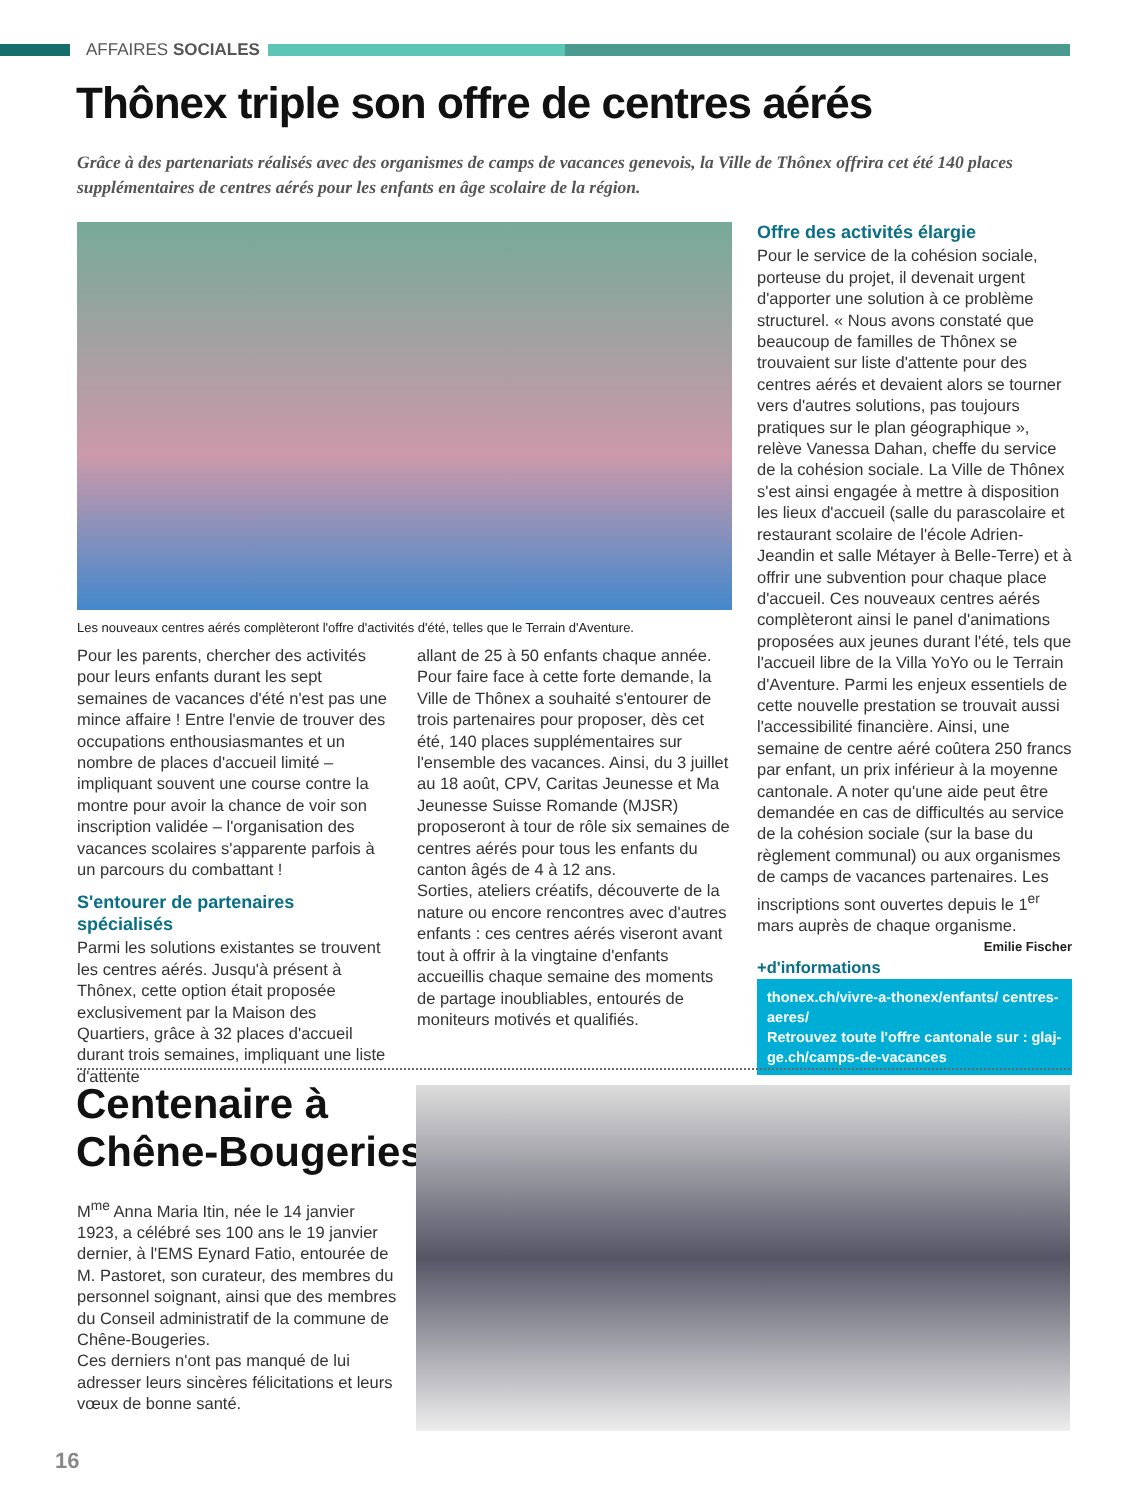AFFAIRES SOCIALES
Thônex triple son offre de centres aérés
Grâce à des partenariats réalisés avec des organismes de camps de vacances genevois, la Ville de Thônex offrira cet été 140 places supplémentaires de centres aérés pour les enfants en âge scolaire de la région.
Les nouveaux centres aérés complèteront l'offre d'activités d'été, telles que le Terrain d'Aventure.
Pour les parents, chercher des activités pour leurs enfants durant les sept semaines de vacances d'été n'est pas une mince affaire ! Entre l'envie de trouver des occupations enthousiasmantes et un nombre de places d'accueil limité – impliquant souvent une course contre la montre pour avoir la chance de voir son inscription validée – l'organisation des vacances scolaires s'apparente parfois à un parcours du combattant !
S'entourer de partenaires spécialisés
Parmi les solutions existantes se trouvent les centres aérés. Jusqu'à présent à Thônex, cette option était proposée exclusivement par la Maison des Quartiers, grâce à 32 places d'accueil durant trois semaines, impliquant une liste d'attente
allant de 25 à 50 enfants chaque année. Pour faire face à cette forte demande, la Ville de Thônex a souhaité s'entourer de trois partenaires pour proposer, dès cet été, 140 places supplémentaires sur l'ensemble des vacances. Ainsi, du 3 juillet au 18 août, CPV, Caritas Jeunesse et Ma Jeunesse Suisse Romande (MJSR) proposeront à tour de rôle six semaines de centres aérés pour tous les enfants du canton âgés de 4 à 12 ans.
Sorties, ateliers créatifs, découverte de la nature ou encore rencontres avec d'autres enfants : ces centres aérés viseront avant tout à offrir à la vingtaine d'enfants accueillis chaque semaine des moments de partage inoubliables, entourés de moniteurs motivés et qualifiés.
Offre des activités élargie
Pour le service de la cohésion sociale, porteuse du projet, il devenait urgent d'apporter une solution à ce problème structurel. « Nous avons constaté que beaucoup de familles de Thônex se trouvaient sur liste d'attente pour des centres aérés et devaient alors se tourner vers d'autres solutions, pas toujours pratiques sur le plan géographique », relève Vanessa Dahan, cheffe du service de la cohésion sociale. La Ville de Thônex s'est ainsi engagée à mettre à disposition les lieux d'accueil (salle du parascolaire et restaurant scolaire de l'école Adrien-Jeandin et salle Métayer à Belle-Terre) et à offrir une subvention pour chaque place d'accueil. Ces nouveaux centres aérés complèteront ainsi le panel d'animations proposées aux jeunes durant l'été, tels que l'accueil libre de la Villa YoYo ou le Terrain d'Aventure. Parmi les enjeux essentiels de cette nouvelle prestation se trouvait aussi l'accessibilité financière. Ainsi, une semaine de centre aéré coûtera 250 francs par enfant, un prix inférieur à la moyenne cantonale. A noter qu'une aide peut être demandée en cas de difficultés au service de la cohésion sociale (sur la base du règlement communal) ou aux organismes de camps de vacances partenaires. Les inscriptions sont ouvertes depuis le 1<sup>er</sup> mars auprès de chaque organisme.
Emilie Fischer
+d'informations
thonex.ch/vivre-a-thonex/enfants/ centres-aeres/
Retrouvez toute l'offre cantonale sur : glaj-ge.ch/camps-de-vacances
Centenaire à
Chêne-Bougeries
M<sup>me</sup> Anna Maria Itin, née le 14 janvier 1923, a célébré ses 100 ans le 19 janvier dernier, à l'EMS Eynard Fatio, entourée de M. Pastoret, son curateur, des membres du personnel soignant, ainsi que des membres du Conseil administratif de la commune de Chêne-Bougeries.
Ces derniers n'ont pas manqué de lui adresser leurs sincères félicitations et leurs vœux de bonne santé.
16